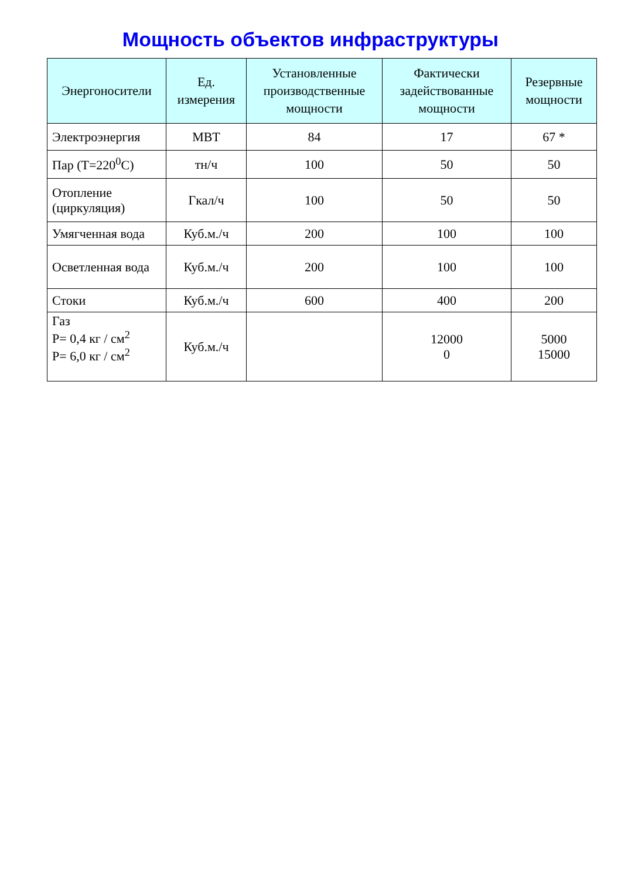Мощность объектов инфраструктуры
| Энергоносители | Ед. измерения | Установленные производственные мощности | Фактически задействованные мощности | Резервные мощности |
| --- | --- | --- | --- | --- |
| Электроэнергия | МВТ | 84 | 17 | 67 * |
| Пар (Т=220<sup>0</sup>С) | тн/ч | 100 | 50 | 50 |
| Отопление (циркуляция) | Гкал/ч | 100 | 50 | 50 |
| Умягченная вода | Куб.м./ч | 200 | 100 | 100 |
| Осветленная вода | Куб.м./ч | 200 | 100 | 100 |
| Стоки | Куб.м./ч | 600 | 400 | 200 |
| Газ Р= 0,4 кг / см<sup>2</sup> Р= 6,0 кг / см<sup>2</sup> | Куб.м./ч | | 12000 0 | 5000 15000 |